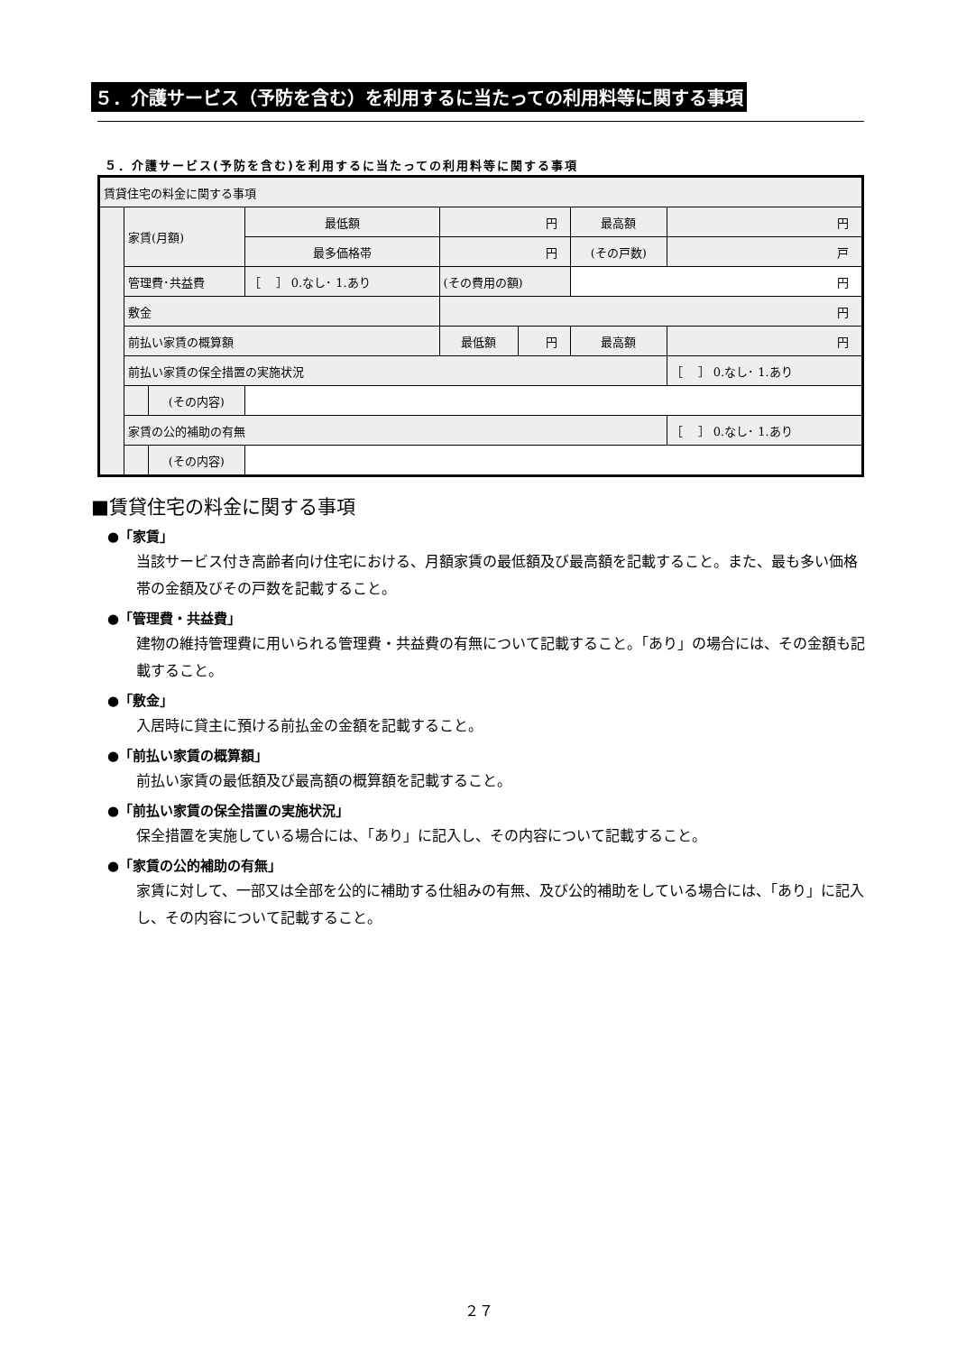５．介護サービス（予防を含む）を利用するに当たっての利用料等に関する事項
５．介護サービス(予防を含む)を利用するに当たっての利用料等に関する事項
| 賃貸住宅の料金に関する事項 | | | | | | | | |
| | 家賃(月額) | | 最低額 | 円 | | 最高額 | | 円 |
| | | | 最多価格帯 | 円 | | (その戸数) | | 戸 |
| | 管理費･共益費 | | ［ ］ 0.なし･ 1.あり | (その費用の額) | | 円 | | |
| | 敷金 | | | 円 | | | | |
| | 前払い家賃の概算額 | | | 最低額 | 円 | 最高額 | 円 | |
| | 前払い家賃の保全措置の実施状況 | | | | | | ［ ］ 0.なし･ 1.あり | |
| | | (その内容) | | | | | | |
| | 家賃の公的補助の有無 | | | | | | ［ ］ 0.なし･ 1.あり | |
| | | (その内容) | | | | | | |
■賃貸住宅の料金に関する事項
●「家賃」
当該サービス付き高齢者向け住宅における、月額家賃の最低額及び最高額を記載すること。また、最も多い価格帯の金額及びその戸数を記載すること。
●「管理費・共益費」
建物の維持管理費に用いられる管理費・共益費の有無について記載すること。「あり」の場合には、その金額も記載すること。
●「敷金」
入居時に貸主に預ける前払金の金額を記載すること。
●「前払い家賃の概算額」
前払い家賃の最低額及び最高額の概算額を記載すること。
●「前払い家賃の保全措置の実施状況」
保全措置を実施している場合には、「あり」に記入し、その内容について記載すること。
●「家賃の公的補助の有無」
家賃に対して、一部又は全部を公的に補助する仕組みの有無、及び公的補助をしている場合には、「あり」に記入し、その内容について記載すること。
２７